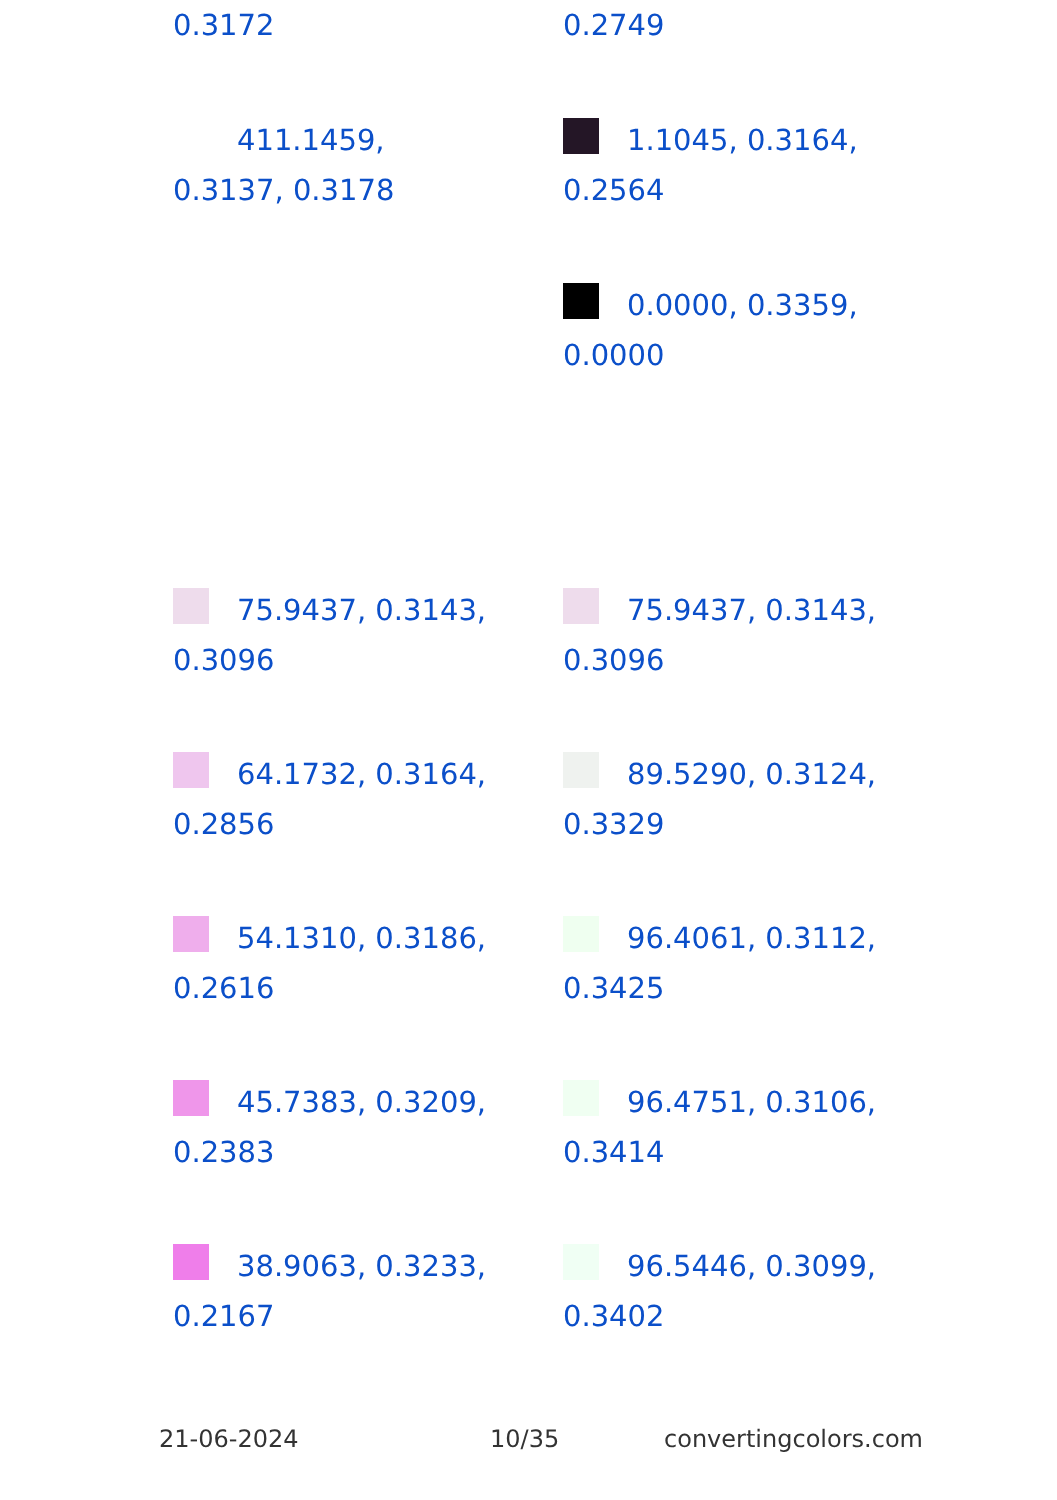0.3172 0.2749
411.1459, 0.3137, 0.3178
1.1045, 0.3164, 0.2564
0.0000, 0.3359, 0.0000
75.9437, 0.3143, 0.3096
75.9437, 0.3143, 0.3096
64.1732, 0.3164, 0.2856
89.5290, 0.3124, 0.3329
54.1310, 0.3186, 0.2616
96.4061, 0.3112, 0.3425
45.7383, 0.3209, 0.2383
96.4751, 0.3106, 0.3414
38.9063, 0.3233, 0.2167
96.5446, 0.3099, 0.3402
21-06-2024 10/35 convertingcolors.com